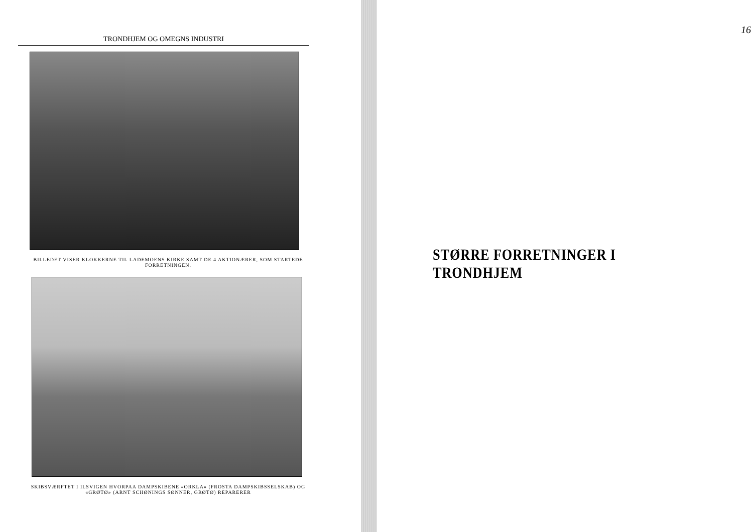TRONDHJEM OG OMEGNS INDUSTRI
BILLEDET VISER KLOKKERNE TIL LADEMOENS KIRKE SAMT DE 4 AKTIONÆRER, SOM STARTEDE FORRETNINGEN.
SKIBSVÆRFTET I ILSVIGEN HVORPAA DAMPSKIBENE «ORKLA» (FROSTA DAMPSKIBSSELSKAB) OG «GRØTØ» (ARNT SCHØNINGS SØNNER, GRØTØ) REPARERER
16
STØRRE FORRETNINGER I TRONDHJEM